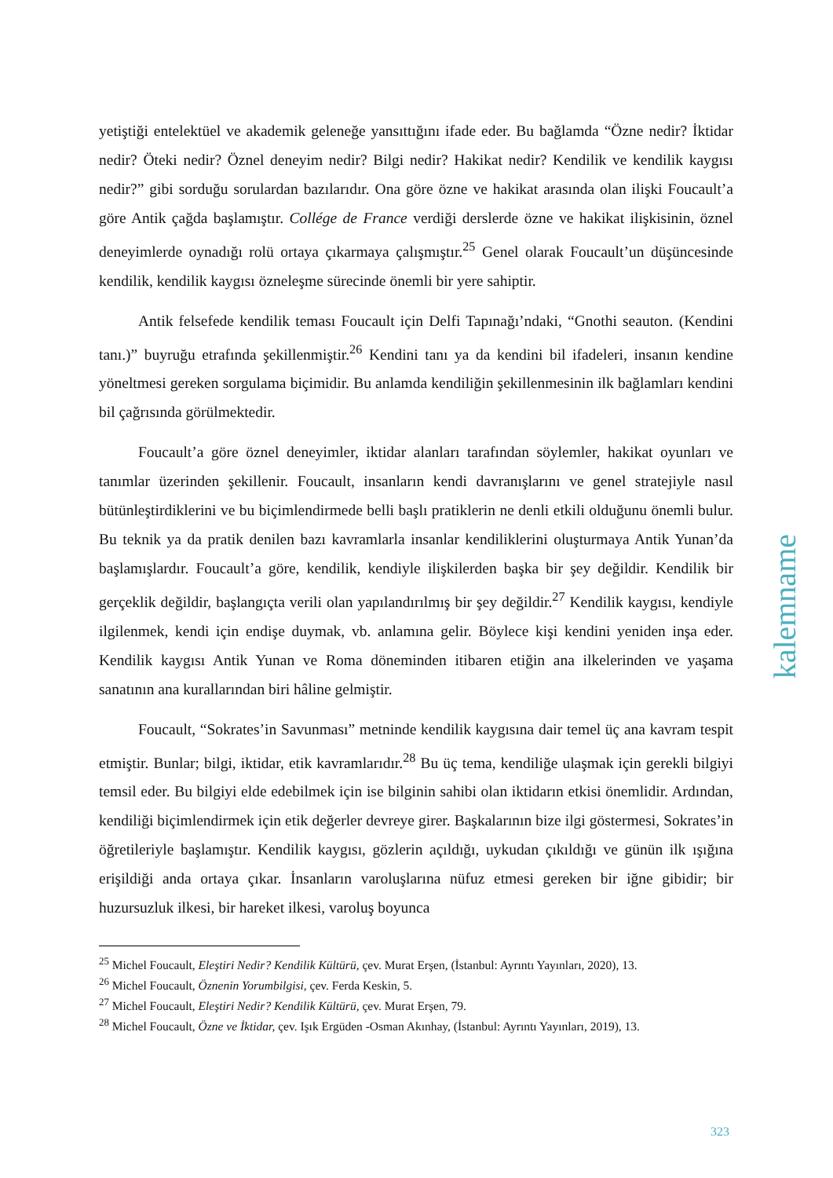yetiştiği entelektüel ve akademik geleneğe yansıttığını ifade eder. Bu bağlamda “Özne nedir? İktidar nedir? Öteki nedir? Öznel deneyim nedir? Bilgi nedir? Hakikat nedir? Kendilik ve kendilik kaygısı nedir?” gibi sorduğu sorulardan bazılarıdır. Ona göre özne ve hakikat arasında olan ilişki Foucault’a göre Antik çağda başlamıştır. Collége de France verdiği derslerde özne ve hakikat ilişkisinin, öznel deneyimlerde oynadığı rolü ortaya çıkarmaya çalışmıştır.<sup>25</sup> Genel olarak Foucault’un düşüncesinde kendilik, kendilik kaygısı özneleşme sürecinde önemli bir yere sahiptir.
Antik felsefede kendilik teması Foucault için Delfi Tapınağı’ndaki, “Gnothi seauton. (Kendini tanı.)” buyruğu etrafında şekillenmiştir.<sup>26</sup> Kendini tanı ya da kendini bil ifadeleri, insanın kendine yöneltmesi gereken sorgulama biçimidir. Bu anlamda kendiliğin şekillenmesinin ilk bağlamları kendini bil çağrısında görülmektedir.
Foucault’a göre öznel deneyimler, iktidar alanları tarafından söylemler, hakikat oyunları ve tanımlar üzerinden şekillenir. Foucault, insanların kendi davranışlarını ve genel stratejiyle nasıl bütünleştirdiklerini ve bu biçimlendirmede belli başlı pratiklerin ne denli etkili olduğunu önemli bulur. Bu teknik ya da pratik denilen bazı kavramlarla insanlar kendiliklerini oluşturmaya Antik Yunan’da başlamışlardır. Foucault’a göre, kendilik, kendiyle ilişkilerden başka bir şey değildir. Kendilik bir gerçeklik değildir, başlangıçta verili olan yapılandırılmış bir şey değildir.<sup>27</sup> Kendilik kaygısı, kendiyle ilgilenmek, kendi için endişe duymak, vb. anlamına gelir. Böylece kişi kendini yeniden inşa eder. Kendilik kaygısı Antik Yunan ve Roma döneminden itibaren etiğin ana ilkelerinden ve yaşama sanatının ana kurallarından biri hâline gelmiştir.
Foucault, “Sokrates’in Savunması” metninde kendilik kaygısına dair temel üç ana kavram tespit etmiştir. Bunlar; bilgi, iktidar, etik kavramlarıdır.<sup>28</sup> Bu üç tema, kendiliğe ulaşmak için gerekli bilgiyi temsil eder. Bu bilgiyi elde edebilmek için ise bilginin sahibi olan iktidarın etkisi önemlidir. Ardından, kendiliği biçimlendirmek için etik değerler devreye girer. Başkalarının bize ilgi göstermesi, Sokrates’in öğretileriyle başlamıştır. Kendilik kaygısı, gözlerin açıldığı, uykudan çıkıldığı ve günün ilk ışığına erişildiği anda ortaya çıkar. İnsanların varoluşlarına nüfuz etmesi gereken bir iğne gibidir; bir huzursuzluk ilkesi, bir hareket ilkesi, varoluş boyunca
<sup>25</sup> Michel Foucault, Eleştiri Nedir? Kendilik Kültürü, çev. Murat Erşen, (İstanbul: Ayrıntı Yayınları, 2020), 13.
<sup>26</sup> Michel Foucault, Öznenin Yorumbilgisi, çev. Ferda Keskin, 5.
<sup>27</sup> Michel Foucault, Eleştiri Nedir? Kendilik Kültürü, çev. Murat Erşen, 79.
<sup>28</sup> Michel Foucault, Özne ve İktidar, çev. Işık Ergüden -Osman Akınhay, (İstanbul: Ayrıntı Yayınları, 2019), 13.
kalemname
323